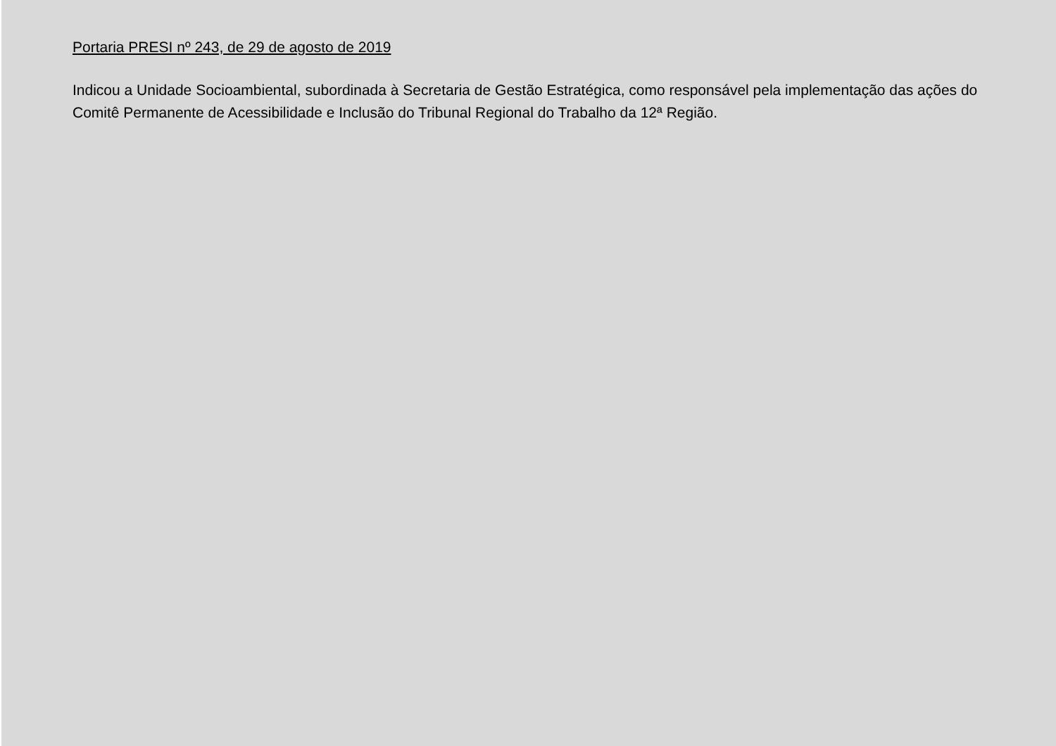Portaria PRESI nº 243, de 29 de agosto de 2019
Indicou a Unidade Socioambiental, subordinada à Secretaria de Gestão Estratégica, como responsável pela implementação das ações do Comitê Permanente de Acessibilidade e Inclusão do Tribunal Regional do Trabalho da 12ª Região.